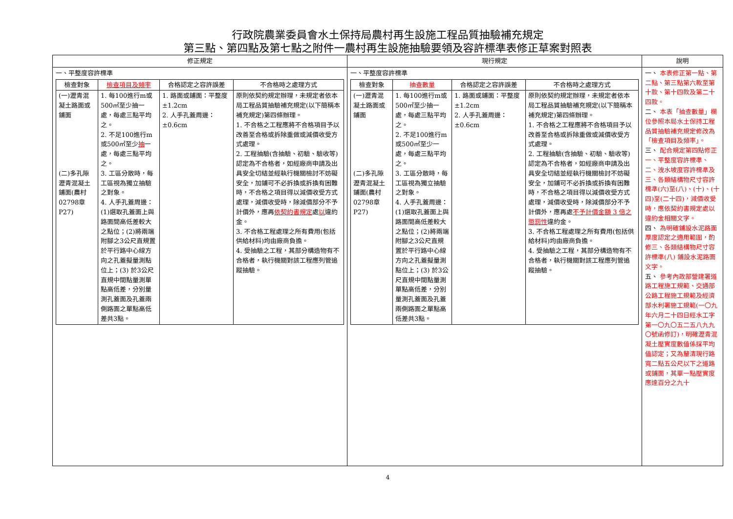行政院農業委員會水土保持局農村再生設施工程品質抽驗補充規定
第三點、第四點及第七點之附件一農村再生設施抽驗要領及容許標準表修正草案對照表
| 修正規定 | 現行規定 | 說明 |
| --- | --- | --- |
| 一、平整度容許標準 / 檢查對象 / 檢查項目及頻率 / 合格認定之容許誤差 / 不合格時之處理方式 / / --- / --- / --- / --- / / (一)瀝青混凝土路面或鋪面 (二)多孔隙瀝青混凝土鋪面(農村02798章P27) / 1. 每100進行m或500㎡至少抽一處，每處三點平均之。 2. 不足100進行m或500㎡至少 抽 一處，每處三點平均之。 3. 工區分散時，每工區視為獨立抽驗之對象。 4. 人手孔蓋周邊：(1)選取孔蓋面上與路面間高低差較大之點位；(2)將兩端附腳之3公尺直規置於平行路中心線方向之孔蓋擬量測點位上；(3) 於3公尺直規中間點量測單點高低差，分別量測孔蓋面及孔蓋兩側路面之單點高低差共3點。 / 1. 路面或鋪面：平整度±1.2cm 2. 人手孔蓋周邊：±0.6cm / 原則依契約規定辦理，未規定者依本局工程品質抽驗補充規定(以下簡稱本補充規定)第四條辦理。 1. 不合格之工程應將不合格項目予以改善至合格或拆除重做或減價收受方式處理。 2. 工程抽驗(含抽驗、初驗、驗收等)認定為不合格者，如經廠商申請及出具安全切結並經執行機關檢討不妨礙安全，加鋪可不必拆換或拆換有困難時，不合格之項目得以減價收受方式處理，減價收受時，除減價部分不予計價外，應再 依契約書規定 處 以 違約金。 3. 不合格工程處理之所有費用(包括供給材料)均由廠商負擔。 4. 受抽驗之工程，其部分構造物有不合格者，執行機關對該工程應列管追蹤抽驗。 / | 一、平整度容許標準 / 檢查對象 / 抽查數量 / 合格認定之容許誤差 / 不合格時之處理方式 / / --- / --- / --- / --- / / (一)瀝青混凝土路面或鋪面 (二)多孔隙瀝青混凝土鋪面(農村02798章P27) / 1. 每100進行m或500㎡至少抽一處，每處三點平均之。 2. 不足100進行m或500㎡至少一處，每處三點平均之。 3. 工區分散時，每工區視為獨立抽驗之對象。 4. 人手孔蓋周邊：(1)選取孔蓋面上與路面間高低差較大之點位；(2)將兩端附腳之3公尺直規置於平行路中心線方向之孔蓋擬量測點位上；(3) 於3公尺直規中間點量測單點高低差，分別量測孔蓋面及孔蓋兩側路面之單點高低差共3點。 / 1. 路面或鋪面：平整度±1.2cm 2. 人手孔蓋周邊：±0.6cm / 原則依契約規定辦理，未規定者依本局工程品質抽驗補充規定(以下簡稱本補充規定)第四條辦理。 1. 不合格之工程應將不合格項目予以改善至合格或拆除重做或減價收受方式處理。 2. 工程抽驗(含抽驗、初驗、驗收等)認定為不合格者，如經廠商申請及出具安全切結並經執行機關檢討不妨礙安全，加鋪可不必拆換或拆換有困難時，不合格之項目得以減價收受方式處理，減價收受時，除減價部分不予計價外，應再處 不予計價金額 3 倍之懲罰性 違約金。 3. 不合格工程處理之所有費用(包括供給材料)均由廠商負擔。 4. 受抽驗之工程，其部分構造物有不合格者，執行機關對該工程應列管追蹤抽驗。 / | 一、 本表修正第一點、第二點、第三點第六款至第十款、第十四款及第二十四款。 二、 本表「抽查數量」欄位參照本局水土保持工程品質抽驗補充規定修改為「檢查項目及頻率」。 三、 配合規定第四點修正一、平整度容許標準、二、洩水坡度容許標準及三、各類結構物尺寸容許標準(六)至(八)、(十)、(十四)至(二十四)，減價收受時，應依契約書規定處以違約金相關文字。 四、 為明確鋪設水泥路面厚度認定之適用範圍，酌修三、各類結構物尺寸容許標準(八) 鋪設水泥路面文字。 五、 參考內政部營建署道路工程施工規範、交通部公路工程施工規範及經濟部水利署施工規範(一〇九年六月二十四日經水工字第一〇九〇五二五八九九〇號函修訂)，明確瀝青混凝土壓實度數值係採平均值認定；又為釐清現行路寬二點五公尺以下之道路或鋪面，其單一點壓實度應達百分之九十 |
4